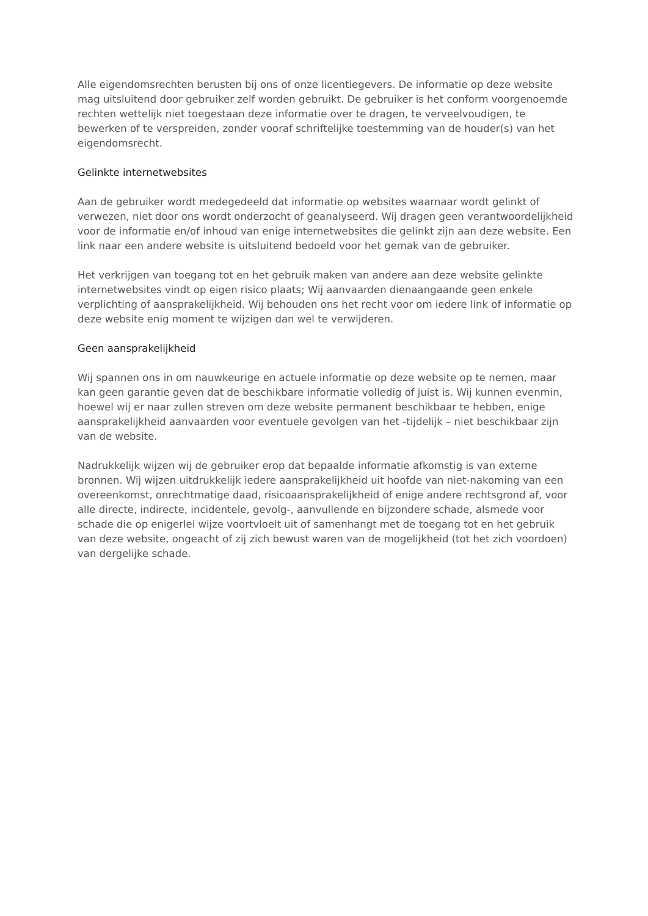Alle eigendomsrechten berusten bij ons of onze licentiegevers. De informatie op deze website mag uitsluitend door gebruiker zelf worden gebruikt. De gebruiker is het conform voorgenoemde rechten wettelijk niet toegestaan deze informatie over te dragen, te verveelvoudigen, te bewerken of te verspreiden, zonder vooraf schriftelijke toestemming van de houder(s) van het eigendomsrecht.
Gelinkte internetwebsites
Aan de gebruiker wordt medegedeeld dat informatie op websites waarnaar wordt gelinkt of verwezen, niet door ons wordt onderzocht of geanalyseerd. Wij dragen geen verantwoordelijkheid voor de informatie en/of inhoud van enige internetwebsites die gelinkt zijn aan deze website. Een link naar een andere website is uitsluitend bedoeld voor het gemak van de gebruiker.
Het verkrijgen van toegang tot en het gebruik maken van andere aan deze website gelinkte internetwebsites vindt op eigen risico plaats; Wij aanvaarden dienaangaande geen enkele verplichting of aansprakelijkheid. Wij behouden ons het recht voor om iedere link of informatie op deze website enig moment te wijzigen dan wel te verwijderen.
Geen aansprakelijkheid
Wij spannen ons in om nauwkeurige en actuele informatie op deze website op te nemen, maar kan geen garantie geven dat de beschikbare informatie volledig of juist is. Wij kunnen evenmin, hoewel wij er naar zullen streven om deze website permanent beschikbaar te hebben, enige aansprakelijkheid aanvaarden voor eventuele gevolgen van het -tijdelijk – niet beschikbaar zijn van de website.
Nadrukkelijk wijzen wij de gebruiker erop dat bepaalde informatie afkomstig is van externe bronnen. Wij wijzen uitdrukkelijk iedere aansprakelijkheid uit hoofde van niet-nakoming van een overeenkomst, onrechtmatige daad, risicoaansprakelijkheid of enige andere rechtsgrond af, voor alle directe, indirecte, incidentele, gevolg-, aanvullende en bijzondere schade, alsmede voor schade die op enigerlei wijze voortvloeit uit of samenhangt met de toegang tot en het gebruik van deze website, ongeacht of zij zich bewust waren van de mogelijkheid (tot het zich voordoen) van dergelijke schade.